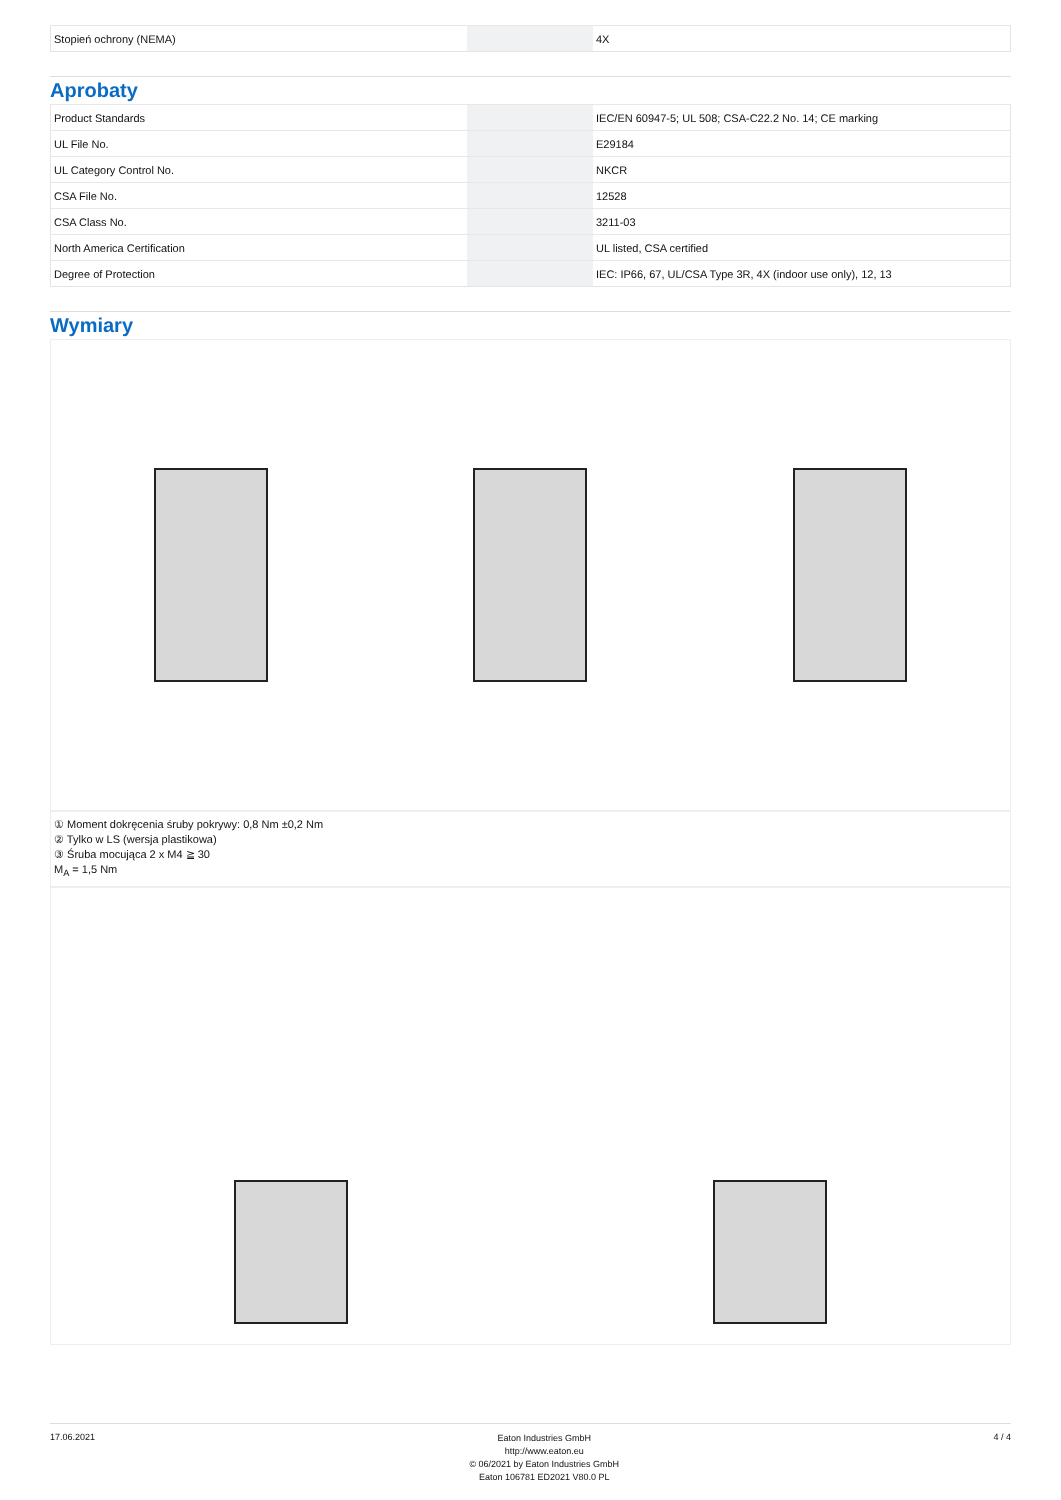| Stopień ochrony (NEMA) | | 4X |
Aprobaty
| Product Standards | | IEC/EN 60947-5; UL 508; CSA-C22.2 No. 14; CE marking |
| UL File No. | | E29184 |
| UL Category Control No. | | NKCR |
| CSA File No. | | 12528 |
| CSA Class No. | | 3211-03 |
| North America Certification | | UL listed, CSA certified |
| Degree of Protection | | IEC: IP66, 67, UL/CSA Type 3R, 4X (indoor use only), 12, 13 |
Wymiary
① Moment dokręcenia śruby pokrywy: 0,8 Nm ±0,2 Nm
② Tylko w LS (wersja plastikowa)
③ Śruba mocująca 2 x M4 ≧ 30
M<sub>A</sub> = 1,5 Nm
17.06.2021
Eaton Industries GmbH
http://www.eaton.eu
© 06/2021 by Eaton Industries GmbH
Eaton 106781 ED2021 V80.0 PL
4 / 4